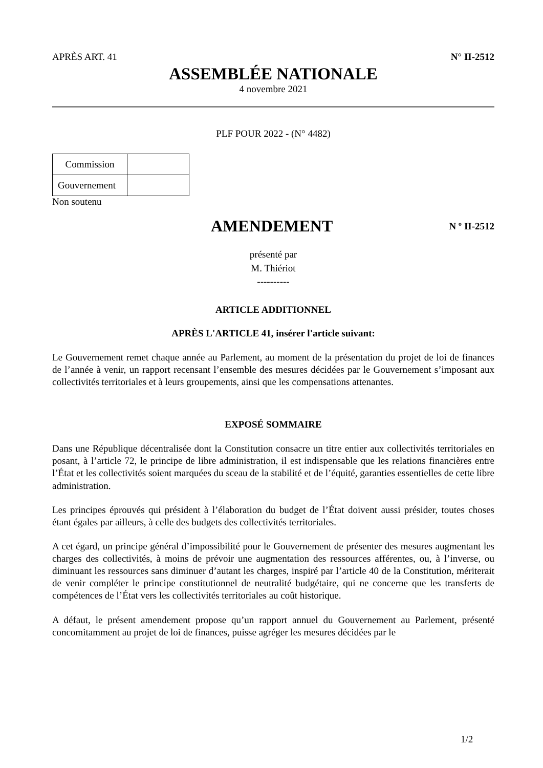APRÈS ART. 41 N° II-2512
ASSEMBLÉE NATIONALE
4 novembre 2021
PLF POUR 2022 - (N° 4482)
| Commission | |
| Gouvernement | |
Non soutenu
AMENDEMENT
N º II-2512
présenté par
M. Thiériot
----------
ARTICLE ADDITIONNEL
APRÈS L'ARTICLE 41, insérer l'article suivant:
Le Gouvernement remet chaque année au Parlement, au moment de la présentation du projet de loi de finances de l’année à venir, un rapport recensant l’ensemble des mesures décidées par le Gouvernement s’imposant aux collectivités territoriales et à leurs groupements, ainsi que les compensations attenantes.
EXPOSÉ SOMMAIRE
Dans une République décentralisée dont la Constitution consacre un titre entier aux collectivités territoriales en posant, à l’article 72, le principe de libre administration, il est indispensable que les relations financières entre l’État et les collectivités soient marquées du sceau de la stabilité et de l’équité, garanties essentielles de cette libre administration.
Les principes éprouvés qui président à l’élaboration du budget de l’État doivent aussi présider, toutes choses étant égales par ailleurs, à celle des budgets des collectivités territoriales.
A cet égard, un principe général d’impossibilité pour le Gouvernement de présenter des mesures augmentant les charges des collectivités, à moins de prévoir une augmentation des ressources afférentes, ou, à l’inverse, ou diminuant les ressources sans diminuer d’autant les charges, inspiré par l’article 40 de la Constitution, mériterait de venir compléter le principe constitutionnel de neutralité budgétaire, qui ne concerne que les transferts de compétences de l’État vers les collectivités territoriales au coût historique.
A défaut, le présent amendement propose qu’un rapport annuel du Gouvernement au Parlement, présenté concomitamment au projet de loi de finances, puisse agréger les mesures décidées par le
1/2